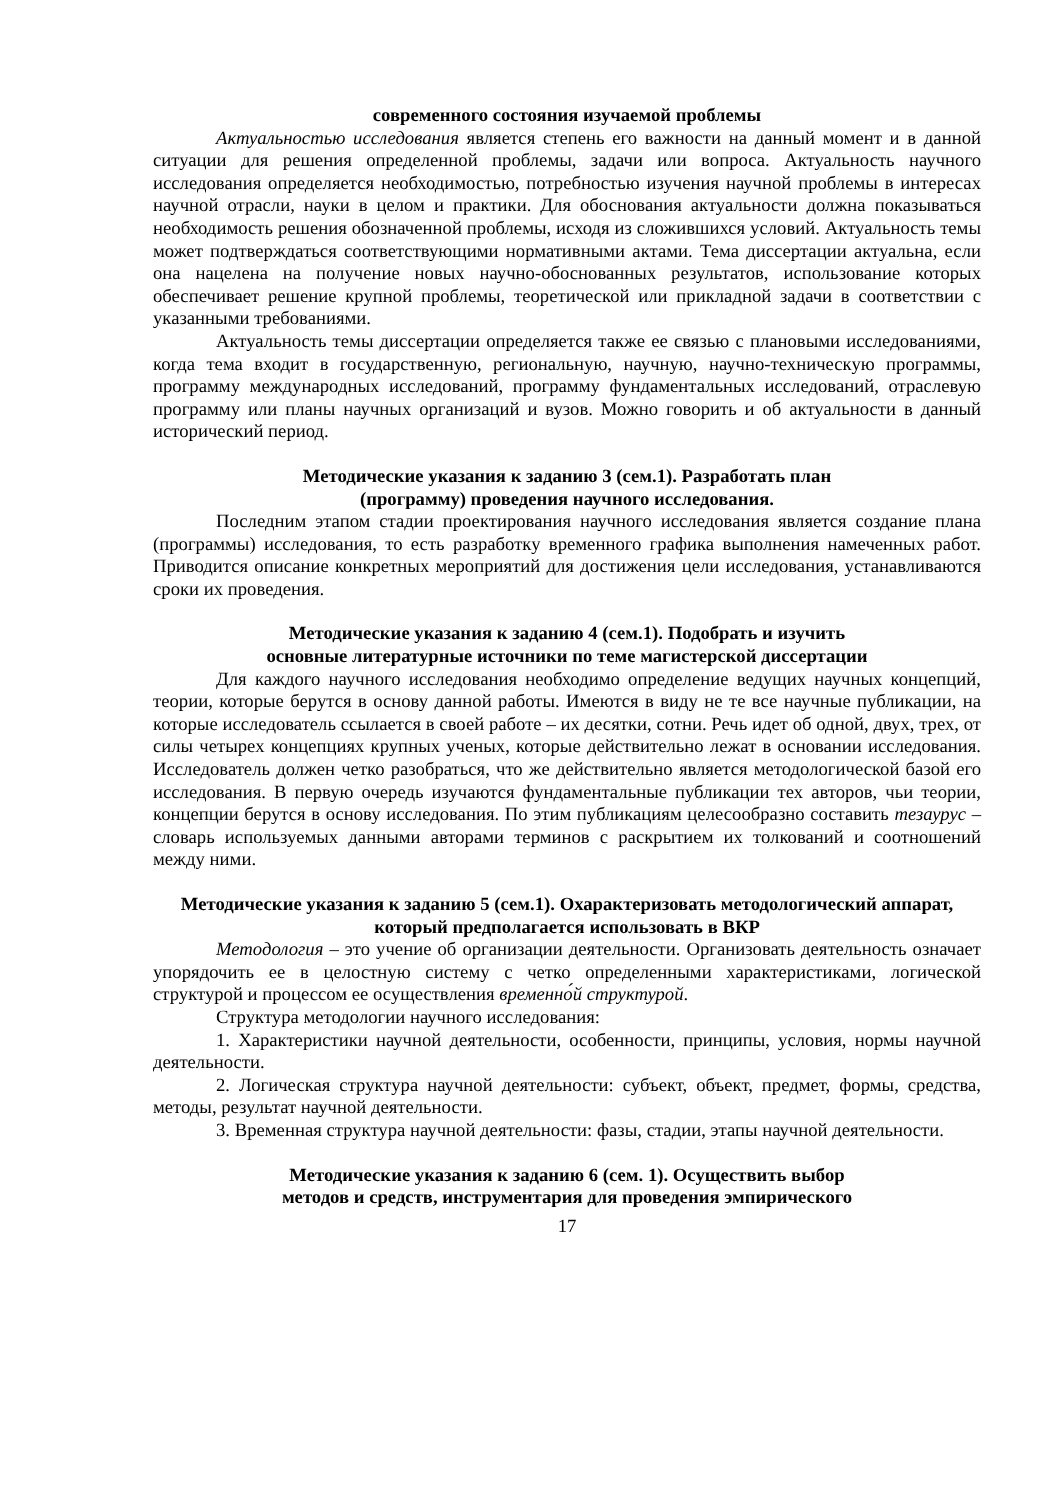современного состояния изучаемой проблемы
Актуальностью исследования является степень его важности на данный момент и в данной ситуации для решения определенной проблемы, задачи или вопроса. Актуальность научного исследования определяется необходимостью, потребностью изучения научной проблемы в интересах научной отрасли, науки в целом и практики. Для обоснования актуальности должна показываться необходимость решения обозначенной проблемы, исходя из сложившихся условий. Актуальность темы может подтверждаться соответствующими нормативными актами. Тема диссертации актуальна, если она нацелена на получение новых научно-обоснованных результатов, использование которых обеспечивает решение крупной проблемы, теоретической или прикладной задачи в соответствии с указанными требованиями.
Актуальность темы диссертации определяется также ее связью с плановыми исследованиями, когда тема входит в государственную, региональную, научную, научно-техническую программы, программу международных исследований, программу фундаментальных исследований, отраслевую программу или планы научных организаций и вузов. Можно говорить и об актуальности в данный исторический период.
Методические указания к заданию 3 (сем.1). Разработать план
(программу) проведения научного исследования.
Последним этапом стадии проектирования научного исследования является создание плана (программы) исследования, то есть разработку временного графика выполнения намеченных работ. Приводится описание конкретных мероприятий для достижения цели исследования, устанавливаются сроки их проведения.
Методические указания к заданию 4 (сем.1). Подобрать и изучить
основные литературные источники по теме магистерской диссертации
Для каждого научного исследования необходимо определение ведущих научных концепций, теории, которые берутся в основу данной работы. Имеются в виду не те все научные публикации, на которые исследователь ссылается в своей работе – их десятки, сотни. Речь идет об одной, двух, трех, от силы четырех концепциях крупных ученых, которые действительно лежат в основании исследования. Исследователь должен четко разобраться, что же действительно является методологической базой его исследования. В первую очередь изучаются фундаментальные публикации тех авторов, чьи теории, концепции берутся в основу исследования. По этим публикациям целесообразно составить тезаурус – словарь используемых данными авторами терминов с раскрытием их толкований и соотношений между ними.
Методические указания к заданию 5 (сем.1). Охарактеризовать методологический аппарат, который предполагается использовать в ВКР
Методология – это учение об организации деятельности. Организовать деятельность означает упорядочить ее в целостную систему с четко определенными характеристиками, логической структурой и процессом ее осуществления временно́й структурой.
Структура методологии научного исследования:
1. Характеристики научной деятельности, особенности, принципы, условия, нормы научной деятельности.
2. Логическая структура научной деятельности: субъект, объект, предмет, формы, средства, методы, результат научной деятельности.
3. Временная структура научной деятельности: фазы, стадии, этапы научной деятельности.
Методические указания к заданию 6 (сем. 1). Осуществить выбор
методов и средств, инструментария для проведения эмпирического
17